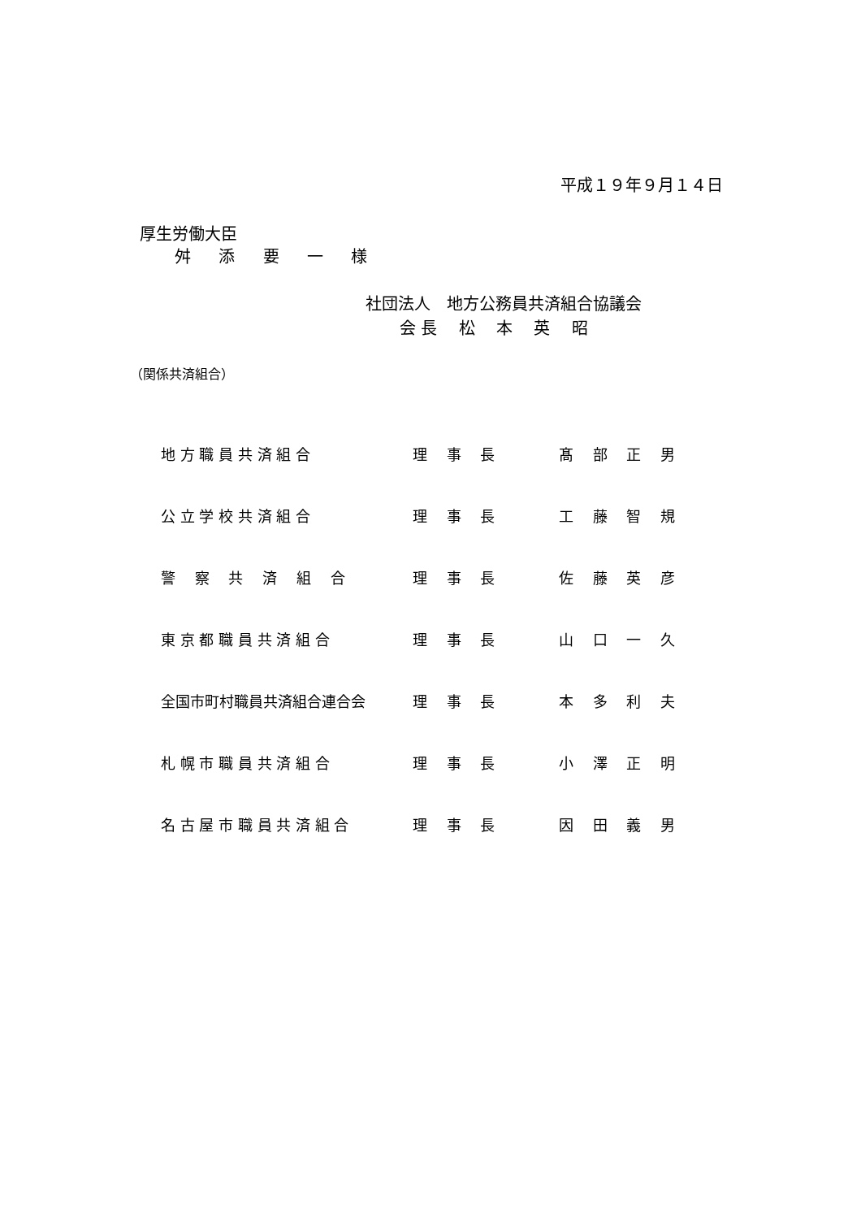平成１９年９月１４日
厚生労働大臣
舛 添 要 一 様
社団法人　地方公務員共済組合協議会
会 長　 松　 本　 英　 昭
（関係共済組合）
| 地 方 職 員 共 済 組 合 | 理 事 長 | 髙 部 正 男 |
| 公 立 学 校 共 済 組 合 | 理 事 長 | 工 藤 智 規 |
| 警 察 共 済 組 合 | 理 事 長 | 佐 藤 英 彦 |
| 東 京 都 職 員 共 済 組 合 | 理 事 長 | 山 口 一 久 |
| 全国市町村職員共済組合連合会 | 理 事 長 | 本 多 利 夫 |
| 札 幌 市 職 員 共 済 組 合 | 理 事 長 | 小 澤 正 明 |
| 名 古 屋 市 職 員 共 済 組 合 | 理 事 長 | 因 田 義 男 |